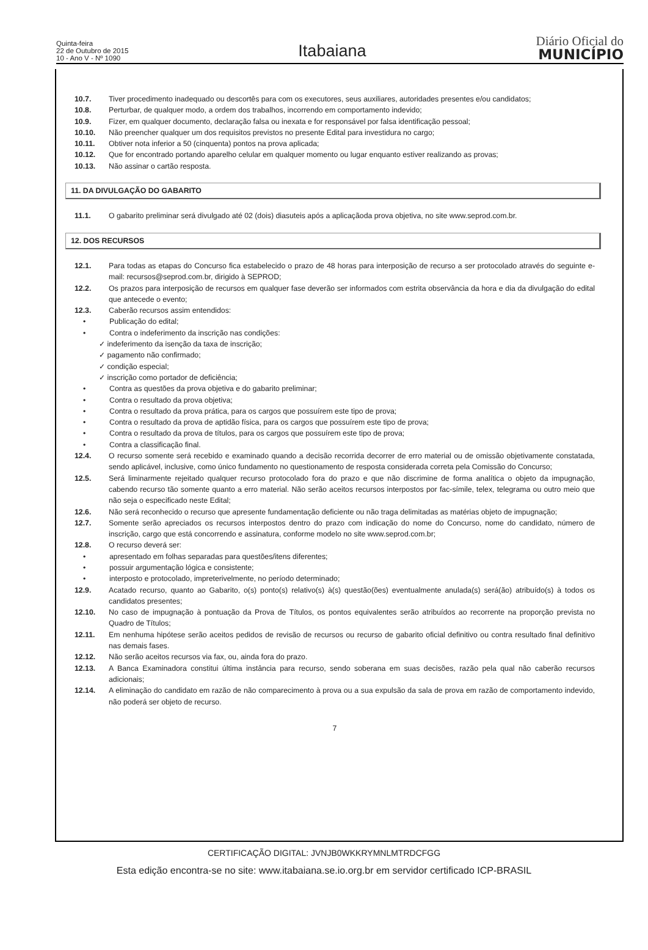Quinta-feira
22 de Outubro de 2015
10 - Ano V - Nº 1090
Itabaiana
Diário Oficial do
MUNICÍPIO
10.7. Tiver procedimento inadequado ou descortês para com os executores, seus auxiliares, autoridades presentes e/ou candidatos;
10.8. Perturbar, de qualquer modo, a ordem dos trabalhos, incorrendo em comportamento indevido;
10.9. Fizer, em qualquer documento, declaração falsa ou inexata e for responsável por falsa identificação pessoal;
10.10. Não preencher qualquer um dos requisitos previstos no presente Edital para investidura no cargo;
10.11. Obtiver nota inferior a 50 (cinquenta) pontos na prova aplicada;
10.12. Que for encontrado portando aparelho celular em qualquer momento ou lugar enquanto estiver realizando as provas;
10.13. Não assinar o cartão resposta.
11. DA DIVULGAÇÃO DO GABARITO
11.1. O gabarito preliminar será divulgado até 02 (dois) diasuteis após a aplicaçãoda prova objetiva, no site www.seprod.com.br.
12. DOS RECURSOS
12.1. Para todas as etapas do Concurso fica estabelecido o prazo de 48 horas para interposição de recurso a ser protocolado através do seguinte e-mail: recursos@seprod.com.br, dirigido à SEPROD;
12.2. Os prazos para interposição de recursos em qualquer fase deverão ser informados com estrita observância da hora e dia da divulgação do edital que antecede o evento;
12.3. Caberão recursos assim entendidos:
• Publicação do edital;
• Contra o indeferimento da inscrição nas condições:
✓ indeferimento da isenção da taxa de inscrição;
✓ pagamento não confirmado;
✓ condição especial;
✓ inscrição como portador de deficiência;
• Contra as questões da prova objetiva e do gabarito preliminar;
• Contra o resultado da prova objetiva;
• Contra o resultado da prova prática, para os cargos que possuírem este tipo de prova;
• Contra o resultado da prova de aptidão física, para os cargos que possuírem este tipo de prova;
• Contra o resultado da prova de títulos, para os cargos que possuírem este tipo de prova;
• Contra a classificação final.
12.4. O recurso somente será recebido e examinado quando a decisão recorrida decorrer de erro material ou de omissão objetivamente constatada, sendo aplicável, inclusive, como único fundamento no questionamento de resposta considerada correta pela Comissão do Concurso;
12.5. Será liminarmente rejeitado qualquer recurso protocolado fora do prazo e que não discrimine de forma analítica o objeto da impugnação, cabendo recurso tão somente quanto a erro material. Não serão aceitos recursos interpostos por fac-símile, telex, telegrama ou outro meio que não seja o especificado neste Edital;
12.6. Não será reconhecido o recurso que apresente fundamentação deficiente ou não traga delimitadas as matérias objeto de impugnação;
12.7. Somente serão apreciados os recursos interpostos dentro do prazo com indicação do nome do Concurso, nome do candidato, número de inscrição, cargo que está concorrendo e assinatura, conforme modelo no site www.seprod.com.br;
12.8. O recurso deverá ser:
• apresentado em folhas separadas para questões/itens diferentes;
• possuir argumentação lógica e consistente;
• interposto e protocolado, impreterivelmente, no período determinado;
12.9. Acatado recurso, quanto ao Gabarito, o(s) ponto(s) relativo(s) à(s) questão(ões) eventualmente anulada(s) será(ão) atribuído(s) à todos os candidatos presentes;
12.10. No caso de impugnação à pontuação da Prova de Títulos, os pontos equivalentes serão atribuídos ao recorrente na proporção prevista no Quadro de Títulos;
12.11. Em nenhuma hipótese serão aceitos pedidos de revisão de recursos ou recurso de gabarito oficial definitivo ou contra resultado final definitivo nas demais fases.
12.12. Não serão aceitos recursos via fax, ou, ainda fora do prazo.
12.13. A Banca Examinadora constitui última instância para recurso, sendo soberana em suas decisões, razão pela qual não caberão recursos adicionais;
12.14. A eliminação do candidato em razão de não comparecimento à prova ou a sua expulsão da sala de prova em razão de comportamento indevido, não poderá ser objeto de recurso.
7
CERTIFICAÇÃO DIGITAL: JVNJB0WKKRYMNLMTRDCFGG
Esta edição encontra-se no site: www.itabaiana.se.io.org.br em servidor certificado ICP-BRASIL